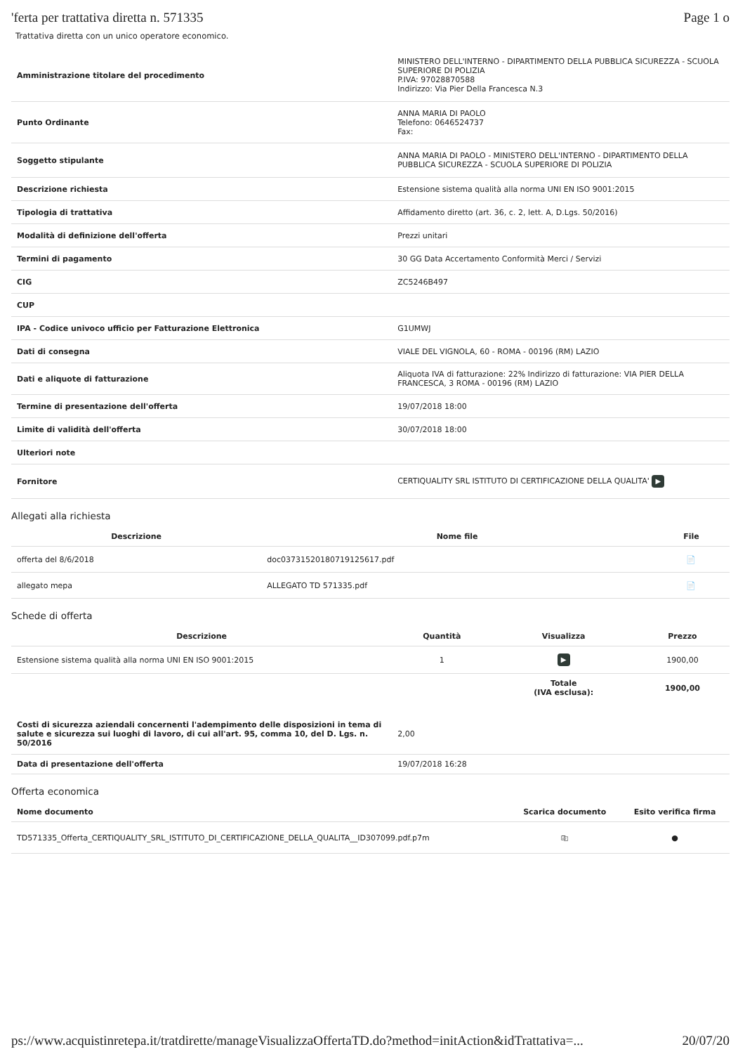'ferta per trattativa diretta n. 571335 Page 1 o
Trattativa diretta con un unico operatore economico.
| Amministrazione titolare del procedimento | MINISTERO DELL'INTERNO - DIPARTIMENTO DELLA PUBBLICA SICUREZZA - SCUOLA SUPERIORE DI POLIZIA P.IVA: 97028870588 Indirizzo: Via Pier Della Francesca N.3 |
| Punto Ordinante | ANNA MARIA DI PAOLO Telefono: 0646524737 Fax: |
| Soggetto stipulante | ANNA MARIA DI PAOLO - MINISTERO DELL'INTERNO - DIPARTIMENTO DELLA PUBBLICA SICUREZZA - SCUOLA SUPERIORE DI POLIZIA |
| Descrizione richiesta | Estensione sistema qualità alla norma UNI EN ISO 9001:2015 |
| Tipologia di trattativa | Affidamento diretto (art. 36, c. 2, lett. A, D.Lgs. 50/2016) |
| Modalità di definizione dell'offerta | Prezzi unitari |
| Termini di pagamento | 30 GG Data Accertamento Conformità Merci / Servizi |
| CIG | ZC5246B497 |
| CUP | |
| IPA - Codice univoco ufficio per Fatturazione Elettronica | G1UMWJ |
| Dati di consegna | VIALE DEL VIGNOLA, 60 - ROMA - 00196 (RM) LAZIO |
| Dati e aliquote di fatturazione | Aliquota IVA di fatturazione: 22% Indirizzo di fatturazione: VIA PIER DELLA FRANCESCA, 3 ROMA - 00196 (RM) LAZIO |
| Termine di presentazione dell'offerta | 19/07/2018 18:00 |
| Limite di validità dell'offerta | 30/07/2018 18:00 |
| Ulteriori note | |
| Fornitore | CERTIQUALITY SRL ISTITUTO DI CERTIFICAZIONE DELLA QUALITA' ▶ |
Allegati alla richiesta
| Descrizione | Nome file | File |
| --- | --- | --- |
| offerta del 8/6/2018 | doc03731520180719125617.pdf | 📄 |
| allegato mepa | ALLEGATO TD 571335.pdf | 📄 |
Schede di offerta
| Descrizione | Quantità | Visualizza | Prezzo |
| --- | --- | --- | --- |
| Estensione sistema qualità alla norma UNI EN ISO 9001:2015 | 1 | ▶ | 1900,00 |
| | | Totale (IVA esclusa): | 1900,00 |
| Costi di sicurezza aziendali concernenti l'adempimento delle disposizioni in tema di salute e sicurezza sui luoghi di lavoro, di cui all'art. 95, comma 10, del D. Lgs. n. 50/2016 | 2,00 |
| Data di presentazione dell'offerta | 19/07/2018 16:28 |
Offerta economica
| Nome documento | Scarica documento | Esito verifica firma |
| --- | --- | --- |
| TD571335_Offerta_CERTIQUALITY_SRL_ISTITUTO_DI_CERTIFICAZIONE_DELLA_QUALITA__ID307099.pdf.p7m | ⎘ | ● |
ps://www.acquistinretepa.it/tratdirette/manageVisualizzaOffertaTD.do?method=initAction&idTrattativa=... 20/07/20